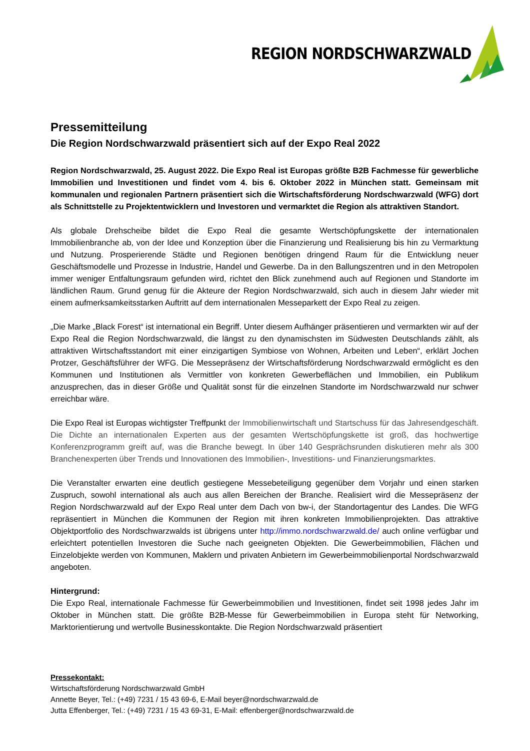REGION NORDSCHWARZWALD
Pressemitteilung
Die Region Nordschwarzwald präsentiert sich auf der Expo Real 2022
Region Nordschwarzwald, 25. August 2022. Die Expo Real ist Europas größte B2B Fachmesse für gewerbliche Immobilien und Investitionen und findet vom 4. bis 6. Oktober 2022 in München statt. Gemeinsam mit kommunalen und regionalen Partnern präsentiert sich die Wirtschaftsförderung Nordschwarzwald (WFG) dort als Schnittstelle zu Projektentwicklern und Investoren und vermarktet die Region als attraktiven Standort.
Als globale Drehscheibe bildet die Expo Real die gesamte Wertschöpfungskette der internationalen Immobilienbranche ab, von der Idee und Konzeption über die Finanzierung und Realisierung bis hin zu Vermarktung und Nutzung. Prosperierende Städte und Regionen benötigen dringend Raum für die Entwicklung neuer Geschäftsmodelle und Prozesse in Industrie, Handel und Gewerbe. Da in den Ballungszentren und in den Metropolen immer weniger Entfaltungsraum gefunden wird, richtet den Blick zunehmend auch auf Regionen und Standorte im ländlichen Raum. Grund genug für die Akteure der Region Nordschwarzwald, sich auch in diesem Jahr wieder mit einem aufmerksamkeitsstarken Auftritt auf dem internationalen Messeparkett der Expo Real zu zeigen.
„Die Marke „Black Forest“ ist international ein Begriff. Unter diesem Aufhänger präsentieren und vermarkten wir auf der Expo Real die Region Nordschwarzwald, die längst zu den dynamischsten im Südwesten Deutschlands zählt, als attraktiven Wirtschaftsstandort mit einer einzigartigen Symbiose von Wohnen, Arbeiten und Leben“, erklärt Jochen Protzer, Geschäftsführer der WFG. Die Messepräsenz der Wirtschaftsförderung Nordschwarzwald ermöglicht es den Kommunen und Institutionen als Vermittler von konkreten Gewerbeflächen und Immobilien, ein Publikum anzusprechen, das in dieser Größe und Qualität sonst für die einzelnen Standorte im Nordschwarzwald nur schwer erreichbar wäre.
Die Expo Real ist Europas wichtigster Treffpunkt der Immobilienwirtschaft und Startschuss für das Jahresendgeschäft. Die Dichte an internationalen Experten aus der gesamten Wertschöpfungskette ist groß, das hochwertige Konferenzprogramm greift auf, was die Branche bewegt. In über 140 Gesprächsrunden diskutieren mehr als 300 Branchenexperten über Trends und Innovationen des Immobilien-, Investitions- und Finanzierungsmarktes.
Die Veranstalter erwarten eine deutlich gestiegene Messebeteiligung gegenüber dem Vorjahr und einen starken Zuspruch, sowohl international als auch aus allen Bereichen der Branche. Realisiert wird die Messepräsenz der Region Nordschwarzwald auf der Expo Real unter dem Dach von bw-i, der Standortagentur des Landes. Die WFG repräsentiert in München die Kommunen der Region mit ihren konkreten Immobilienprojekten. Das attraktive Objektportfolio des Nordschwarzwalds ist übrigens unter http://immo.nordschwarzwald.de/ auch online verfügbar und erleichtert potentiellen Investoren die Suche nach geeigneten Objekten. Die Gewerbeimmobilien, Flächen und Einzelobjekte werden von Kommunen, Maklern und privaten Anbietern im Gewerbeimmobilienportal Nordschwarzwald angeboten.
Hintergrund:
Die Expo Real, internationale Fachmesse für Gewerbeimmobilien und Investitionen, findet seit 1998 jedes Jahr im Oktober in München statt. Die größte B2B-Messe für Gewerbeimmobilien in Europa steht für Networking, Marktorientierung und wertvolle Businesskontakte. Die Region Nordschwarzwald präsentiert
Pressekontakt:
Wirtschaftsförderung Nordschwarzwald GmbH
Annette Beyer, Tel.: (+49) 7231 / 15 43 69-6, E-Mail beyer@nordschwarzwald.de
Jutta Effenberger, Tel.: (+49) 7231 / 15 43 69-31, E-Mail: effenberger@nordschwarzwald.de